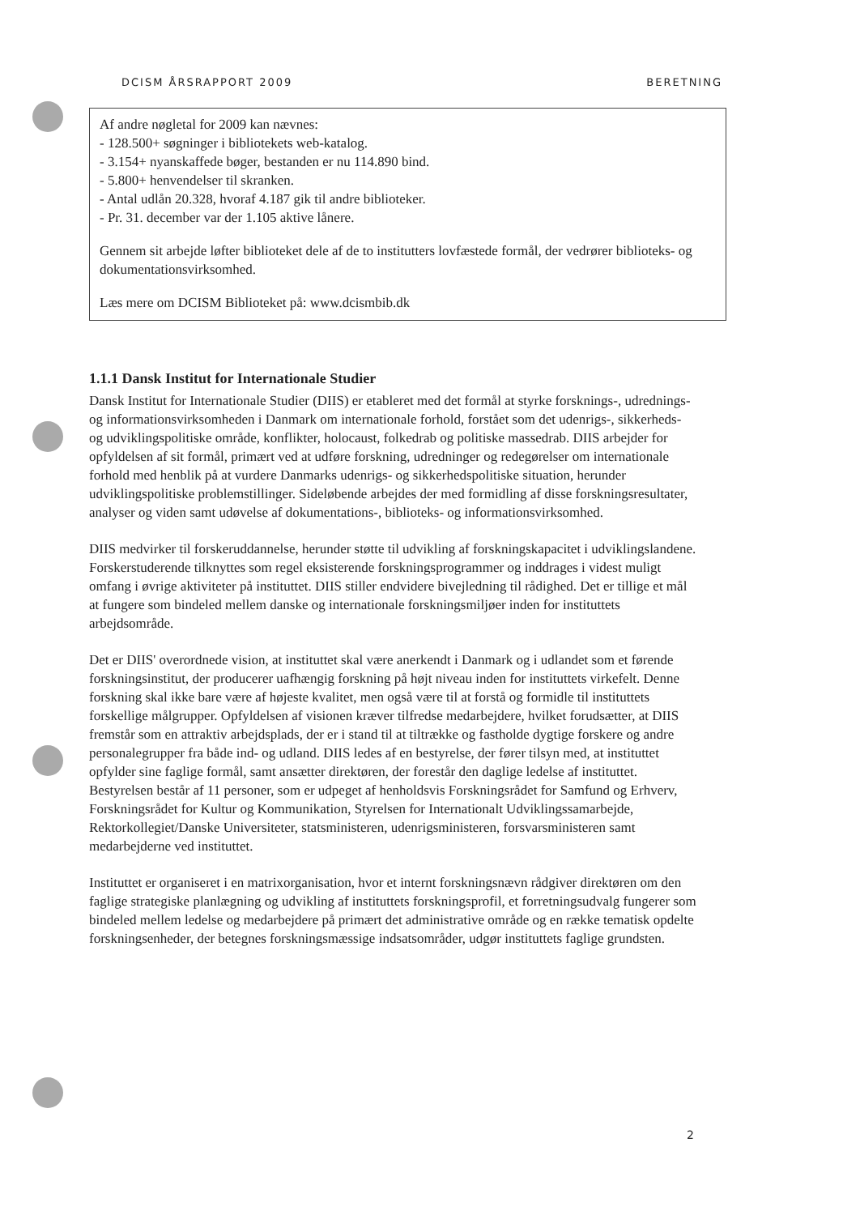DCISM ÅRSRAPPORT 2009 BERETNING
Af andre nøgletal for 2009 kan nævnes:
- 128.500+ søgninger i bibliotekets web-katalog.
- 3.154+ nyanskaffede bøger, bestanden er nu 114.890 bind.
- 5.800+ henvendelser til skranken.
- Antal udlån 20.328, hvoraf 4.187 gik til andre biblioteker.
- Pr. 31. december var der 1.105 aktive lånere.
Gennem sit arbejde løfter biblioteket dele af de to institutters lovfæstede formål, der vedrører biblioteks- og dokumentationsvirksomhed.
Læs mere om DCISM Biblioteket på: www.dcismbib.dk
1.1.1 Dansk Institut for Internationale Studier
Dansk Institut for Internationale Studier (DIIS) er etableret med det formål at styrke forsknings-, udrednings- og informationsvirksomheden i Danmark om internationale forhold, forstået som det udenrigs-, sikkerheds- og udviklingspolitiske område, konflikter, holocaust, folkedrab og politiske massedrab. DIIS arbejder for opfyldelsen af sit formål, primært ved at udføre forskning, udredninger og redegørelser om internationale forhold med henblik på at vurdere Danmarks udenrigs- og sikkerhedspolitiske situation, herunder udviklingspolitiske problemstillinger. Sideløbende arbejdes der med formidling af disse forskningsresultater, analyser og viden samt udøvelse af dokumentations-, biblioteks- og informationsvirksomhed.
DIIS medvirker til forskeruddannelse, herunder støtte til udvikling af forskningskapacitet i udviklingslandene. Forskerstuderende tilknyttes som regel eksisterende forskningsprogrammer og inddrages i videst muligt omfang i øvrige aktiviteter på instituttet. DIIS stiller endvidere bivejledning til rådighed. Det er tillige et mål at fungere som bindeled mellem danske og internationale forskningsmiljøer inden for instituttets arbejdsområde.
Det er DIIS' overordnede vision, at instituttet skal være anerkendt i Danmark og i udlandet som et førende forskningsinstitut, der producerer uafhængig forskning på højt niveau inden for instituttets virkefelt. Denne forskning skal ikke bare være af højeste kvalitet, men også være til at forstå og formidle til instituttets forskellige målgrupper. Opfyldelsen af visionen kræver tilfredse medarbejdere, hvilket forudsætter, at DIIS fremstår som en attraktiv arbejdsplads, der er i stand til at tiltrække og fastholde dygtige forskere og andre personalegrupper fra både ind- og udland. DIIS ledes af en bestyrelse, der fører tilsyn med, at instituttet opfylder sine faglige formål, samt ansætter direktøren, der forestår den daglige ledelse af instituttet. Bestyrelsen består af 11 personer, som er udpeget af henholdsvis Forskningsrådet for Samfund og Erhverv, Forskningsrådet for Kultur og Kommunikation, Styrelsen for Internationalt Udviklingssamarbejde, Rektorkollegiet/Danske Universiteter, statsministeren, udenrigsministeren, forsvarsministeren samt medarbejderne ved instituttet.
Instituttet er organiseret i en matrixorganisation, hvor et internt forskningsnævn rådgiver direktøren om den faglige strategiske planlægning og udvikling af instituttets forskningsprofil, et forretningsudvalg fungerer som bindeled mellem ledelse og medarbejdere på primært det administrative område og en række tematisk opdelte forskningsenheder, der betegnes forskningsmæssige indsatsområder, udgør instituttets faglige grundsten.
2